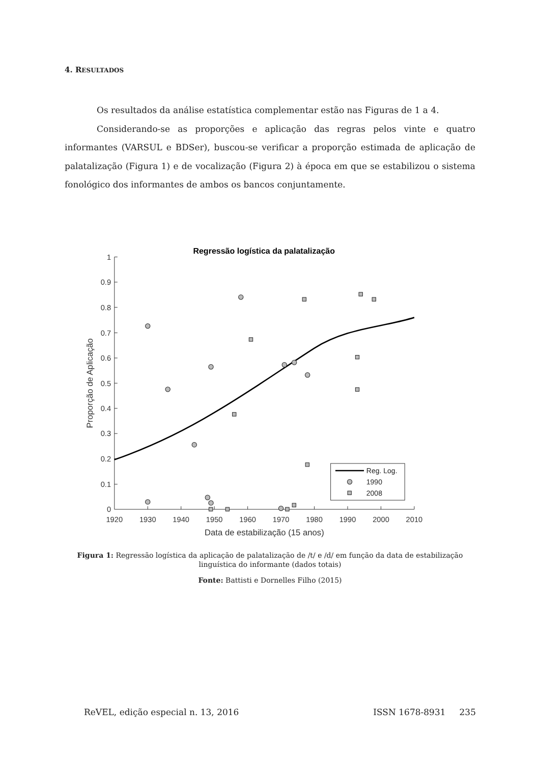4. RESULTADOS
Os resultados da análise estatística complementar estão nas Figuras de 1 a 4.
Considerando-se as proporções e aplicação das regras pelos vinte e quatro informantes (VARSUL e BDSer), buscou-se verificar a proporção estimada de aplicação de palatalização (Figura 1) e de vocalização (Figura 2) à época em que se estabilizou o sistema fonológico dos informantes de ambos os bancos conjuntamente.
Regressão logística da palatalização
1
0.9
0.8
0.7
0.6
0.5
0.4
0.3
0.2
0.1
0
1920
1930
1940
1950
1960
1970
1980
1990
2000
2010
Data de estabilização (15 anos)
Proporção de Aplicação
Reg. Log.
1990
2008
Figura 1: Regressão logística da aplicação de palatalização de /t/ e /d/ em função da data de estabilização linguística do informante (dados totais)
Fonte: Battisti e Dornelles Filho (2015)
ReVEL, edição especial n. 13, 2016 ISSN 1678-8931 235